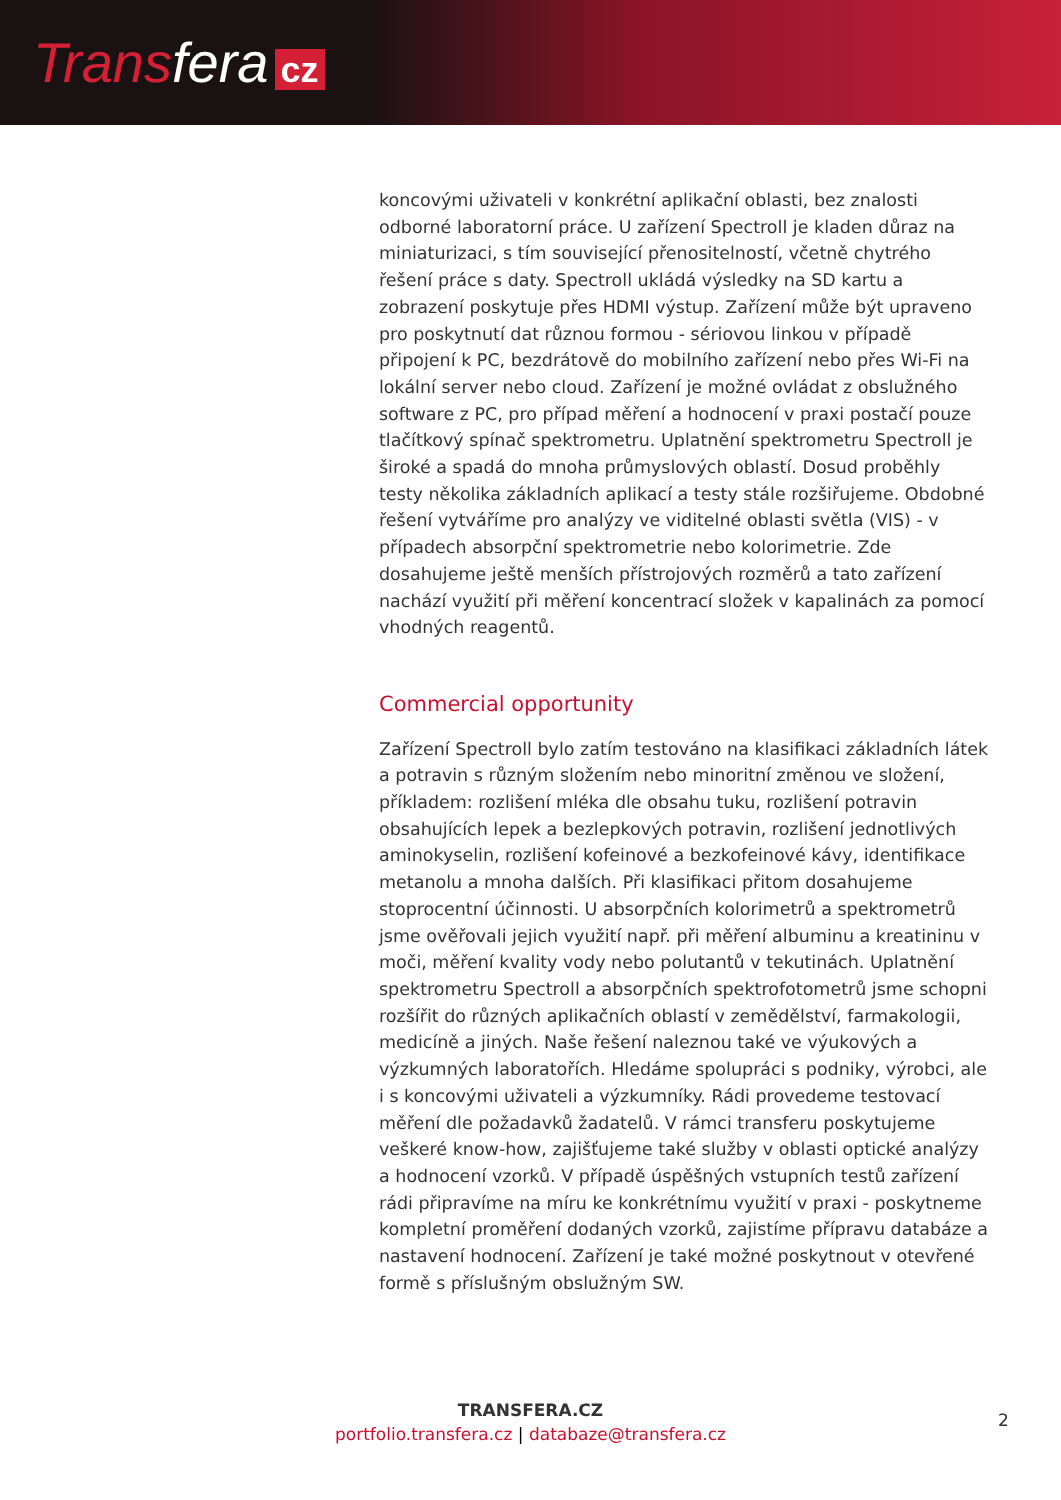Transfera cz
koncovými uživateli v konkrétní aplikační oblasti, bez znalosti odborné laboratorní práce. U zařízení Spectroll je kladen důraz na miniaturizaci, s tím související přenositelností, včetně chytrého řešení práce s daty. Spectroll ukládá výsledky na SD kartu a zobrazení poskytuje přes HDMI výstup. Zařízení může být upraveno pro poskytnutí dat různou formou - sériovou linkou v případě připojení k PC, bezdrátově do mobilního zařízení nebo přes Wi-Fi na lokální server nebo cloud. Zařízení je možné ovládat z obslužného software z PC, pro případ měření a hodnocení v praxi postačí pouze tlačítkový spínač spektrometru. Uplatnění spektrometru Spectroll je široké a spadá do mnoha průmyslových oblastí. Dosud proběhly testy několika základních aplikací a testy stále rozšiřujeme. Obdobné řešení vytváříme pro analýzy ve viditelné oblasti světla (VIS) - v případech absorpční spektrometrie nebo kolorimetrie. Zde dosahujeme ještě menších přístrojových rozměrů a tato zařízení nachází využití při měření koncentrací složek v kapalinách za pomocí vhodných reagentů.
Commercial opportunity
Zařízení Spectroll bylo zatím testováno na klasifikaci základních látek a potravin s různým složením nebo minoritní změnou ve složení, příkladem: rozlišení mléka dle obsahu tuku, rozlišení potravin obsahujících lepek a bezlepkových potravin, rozlišení jednotlivých aminokyselin, rozlišení kofeinové a bezkofeinové kávy, identifikace metanolu a mnoha dalších. Při klasifikaci přitom dosahujeme stoprocentní účinnosti. U absorpčních kolorimetrů a spektrometrů jsme ověřovali jejich využití např. při měření albuminu a kreatininu v moči, měření kvality vody nebo polutantů v tekutinách. Uplatnění spektrometru Spectroll a absorpčních spektrofotometrů jsme schopni rozšířit do různých aplikačních oblastí v zemědělství, farmakologii, medicíně a jiných. Naše řešení naleznou také ve výukových a výzkumných laboratořích. Hledáme spolupráci s podniky, výrobci, ale i s koncovými uživateli a výzkumníky. Rádi provedeme testovací měření dle požadavků žadatelů. V rámci transferu poskytujeme veškeré know-how, zajišťujeme také služby v oblasti optické analýzy a hodnocení vzorků. V případě úspěšných vstupních testů zařízení rádi připravíme na míru ke konkrétnímu využití v praxi - poskytneme kompletní proměření dodaných vzorků, zajistíme přípravu databáze a nastavení hodnocení. Zařízení je také možné poskytnout v otevřené formě s příslušným obslužným SW.
TRANSFERA.CZ
portfolio.transfera.cz | databaze@transfera.cz
2